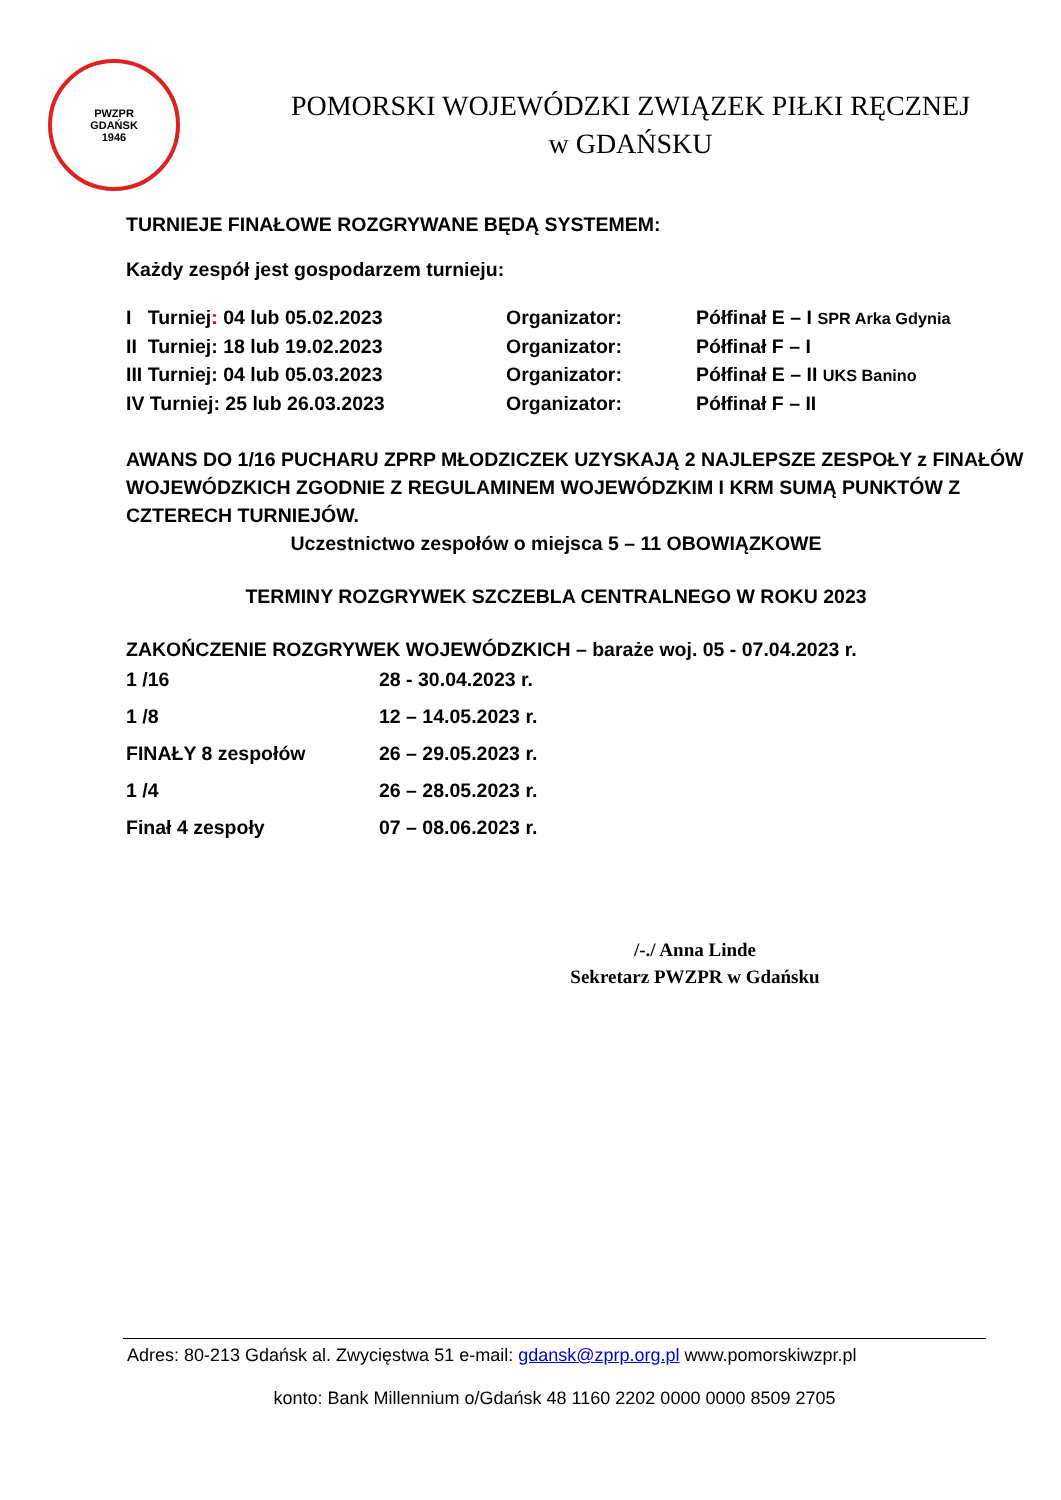PWZPR
GDAŃSK
1946
POMORSKI WOJEWÓDZKI ZWIĄZEK PIŁKI RĘCZNEJ
w GDAŃSKU
TURNIEJE FINAŁOWE ROZGRYWANE BĘDĄ SYSTEMEM:
Każdy zespół jest gospodarzem turnieju:
I Turniej: 04 lub 05.02.2023 Organizator: Półfinał E – I SPR Arka Gdynia
II Turniej: 18 lub 19.02.2023 Organizator: Półfinał F – I
III Turniej: 04 lub 05.03.2023 Organizator: Półfinał E – II UKS Banino
IV Turniej: 25 lub 26.03.2023 Organizator: Półfinał F – II
AWANS DO 1/16 PUCHARU ZPRP MŁODZICZEK UZYSKAJĄ 2 NAJLEPSZE ZESPOŁY z FINAŁÓW WOJEWÓDZKICH ZGODNIE Z REGULAMINEM WOJEWÓDZKIM I KRM SUMĄ PUNKTÓW Z CZTERECH TURNIEJÓW.
Uczestnictwo zespołów o miejsca 5 – 11 OBOWIĄZKOWE
TERMINY ROZGRYWEK SZCZEBLA CENTRALNEGO W ROKU 2023
ZAKOŃCZENIE ROZGRYWEK WOJEWÓDZKICH – baraże woj. 05 - 07.04.2023 r.
1 /16 28 - 30.04.2023 r.
1 /8 12 – 14.05.2023 r.
FINAŁY 8 zespołów 26 – 29.05.2023 r.
1 /4 26 – 28.05.2023 r.
Finał 4 zespoły 07 – 08.06.2023 r.
/-./ Anna Linde
Sekretarz PWZPR w Gdańsku
Adres: 80-213 Gdańsk al. Zwycięstwa 51 e-mail: gdansk@zprp.org.pl www.pomorskiwzpr.pl
konto: Bank Millennium o/Gdańsk 48 1160 2202 0000 0000 8509 2705